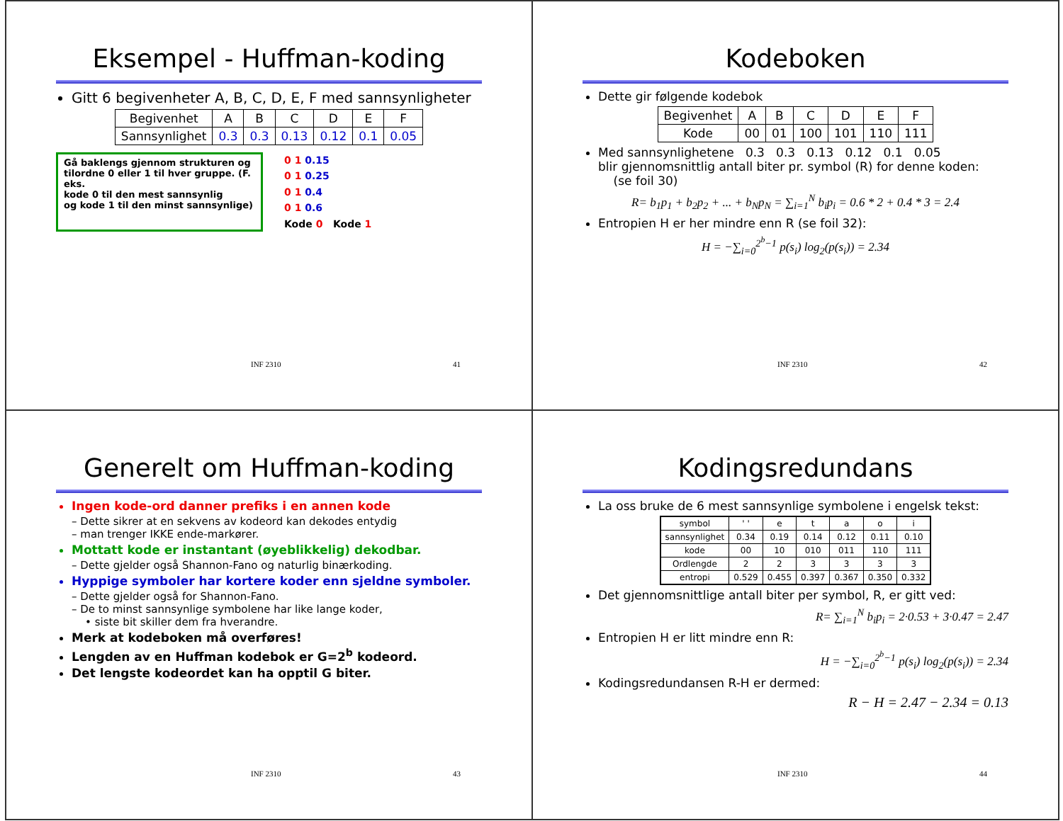Eksempel - Huffman-koding
Gitt 6 begivenheter A, B, C, D, E, F med sannsynligheter
| Begivenhet | A | B | C | D | E | F |
| Sannsynlighet | 0.3 | 0.3 | 0.13 | 0.12 | 0.1 | 0.05 |
Gå baklengs gjennom strukturen og tilordne 0 eller 1 til hver gruppe. (F. eks.
kode 0 til den mest sannsynlig
og kode 1 til den minst sannsynlige)
0 1 0.15
0 1 0.25
0 1 0.4
0 1 0.6
Kode 0 Kode 1
INF 2310 41
Kodeboken
Dette gir følgende kodebok
| Begivenhet | A | B | C | D | E | F |
| Kode | 00 | 01 | 100 | 101 | 110 | 111 |
Med sannsynlighetene 0.3 0.3 0.13 0.12 0.1 0.05
blir gjennomsnittlig antall biter pr. symbol (R) for denne koden:
(se foil 30)
R= b<sub>1</sub>p<sub>1</sub> + b<sub>2</sub>p<sub>2</sub> + ... + b<sub>N</sub>p<sub>N</sub> = ∑<sub>i=1</sub><sup>N</sup> b<sub>i</sub>p<sub>i</sub> = 0.6 * 2 + 0.4 * 3 = 2.4
Entropien H er her mindre enn R (se foil 32):
H = −∑<sub>i=0</sub><sup>2<sup>b</sup>−1</sup> p(s<sub>i</sub>) log<sub>2</sub>(p(s<sub>i</sub>)) = 2.34
INF 2310 42
Generelt om Huffman-koding
Ingen kode-ord danner prefiks i en annen kode
– Dette sikrer at en sekvens av kodeord kan dekodes entydig
– man trenger IKKE ende-markører.
Mottatt kode er instantant (øyeblikkelig) dekodbar.
– Dette gjelder også Shannon-Fano og naturlig binærkoding.
Hyppige symboler har kortere koder enn sjeldne symboler.
– Dette gjelder også for Shannon-Fano.
– De to minst sannsynlige symbolene har like lange koder,
• siste bit skiller dem fra hverandre.
Merk at kodeboken må overføres!
Lengden av en Huffman kodebok er G=2<sup>b</sup> kodeord.
Det lengste kodeordet kan ha opptil G biter.
INF 2310 43
Kodingsredundans
La oss bruke de 6 mest sannsynlige symbolene i engelsk tekst:
| symbol | ' ' | e | t | a | o | i |
| sannsynlighet | 0.34 | 0.19 | 0.14 | 0.12 | 0.11 | 0.10 |
| kode | 00 | 10 | 010 | 011 | 110 | 111 |
| Ordlengde | 2 | 2 | 3 | 3 | 3 | 3 |
| entropi | 0.529 | 0.455 | 0.397 | 0.367 | 0.350 | 0.332 |
Det gjennomsnittlige antall biter per symbol, R, er gitt ved:
R= ∑<sub>i=1</sub><sup>N</sup> b<sub>i</sub>p<sub>i</sub> = 2·0.53 + 3·0.47 = 2.47
Entropien H er litt mindre enn R:
H = −∑<sub>i=0</sub><sup>2<sup>b</sup>−1</sup> p(s<sub>i</sub>) log<sub>2</sub>(p(s<sub>i</sub>)) = 2.34
Kodingsredundansen R-H er dermed:
R − H = 2.47 − 2.34 = 0.13
INF 2310 44